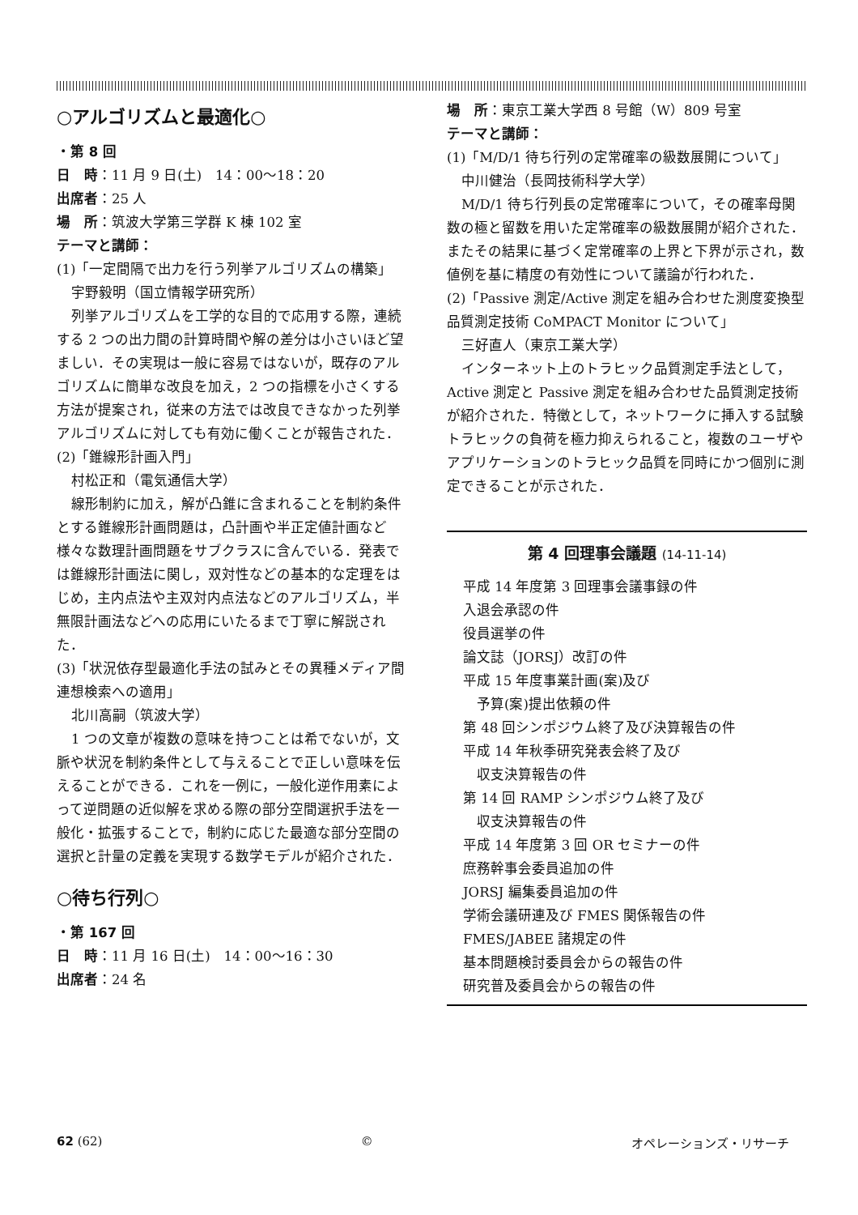○アルゴリズムと最適化○
・第 8 回
日　時：11 月 9 日(土)　14：00～18：20
出席者：25 人
場　所：筑波大学第三学群 K 棟 102 室
テーマと講師：
(1)「一定間隔で出力を行う列挙アルゴリズムの構築」
宇野毅明（国立情報学研究所）
列挙アルゴリズムを工学的な目的で応用する際，連続する 2 つの出力間の計算時間や解の差分は小さいほど望ましい．その実現は一般に容易ではないが，既存のアルゴリズムに簡単な改良を加え，2 つの指標を小さくする方法が提案され，従来の方法では改良できなかった列挙アルゴリズムに対しても有効に働くことが報告された．
(2)「錐線形計画入門」
村松正和（電気通信大学）
線形制約に加え，解が凸錐に含まれることを制約条件とする錐線形計画問題は，凸計画や半正定値計画など様々な数理計画問題をサブクラスに含んでいる．発表では錐線形計画法に関し，双対性などの基本的な定理をはじめ，主内点法や主双対内点法などのアルゴリズム，半無限計画法などへの応用にいたるまで丁寧に解説された．
(3)「状況依存型最適化手法の試みとその異種メディア間連想検索への適用」
北川高嗣（筑波大学）
1 つの文章が複数の意味を持つことは希でないが，文脈や状況を制約条件として与えることで正しい意味を伝えることができる．これを一例に，一般化逆作用素によって逆問題の近似解を求める際の部分空間選択手法を一般化・拡張することで，制約に応じた最適な部分空間の選択と計量の定義を実現する数学モデルが紹介された．
○待ち行列○
・第 167 回
日　時：11 月 16 日(土)　14：00～16：30
出席者：24 名
場　所：東京工業大学西 8 号館（W）809 号室
テーマと講師：
(1)「M/D/1 待ち行列の定常確率の級数展開について」
中川健治（長岡技術科学大学）
M/D/1 待ち行列長の定常確率について，その確率母関数の極と留数を用いた定常確率の級数展開が紹介された．またその結果に基づく定常確率の上界と下界が示され，数値例を基に精度の有効性について議論が行われた．
(2)「Passive 測定/Active 測定を組み合わせた測度変換型品質測定技術 CoMPACT Monitor について」
三好直人（東京工業大学）
インターネット上のトラヒック品質測定手法として，Active 測定と Passive 測定を組み合わせた品質測定技術が紹介された．特徴として，ネットワークに挿入する試験トラヒックの負荷を極力抑えられること，複数のユーザやアプリケーションのトラヒック品質を同時にかつ個別に測定できることが示された．
第 4 回理事会議題 (14-11-14)
平成 14 年度第 3 回理事会議事録の件
入退会承認の件
役員選挙の件
論文誌（JORSJ）改訂の件
平成 15 年度事業計画(案)及び
　予算(案)提出依頼の件
第 48 回シンポジウム終了及び決算報告の件
平成 14 年秋季研究発表会終了及び
　収支決算報告の件
第 14 回 RAMP シンポジウム終了及び
　収支決算報告の件
平成 14 年度第 3 回 OR セミナーの件
庶務幹事会委員追加の件
JORSJ 編集委員追加の件
学術会議研連及び FMES 関係報告の件
FMES/JABEE 諸規定の件
基本問題検討委員会からの報告の件
研究普及委員会からの報告の件
62 (62) © オペレーションズ・リサーチ